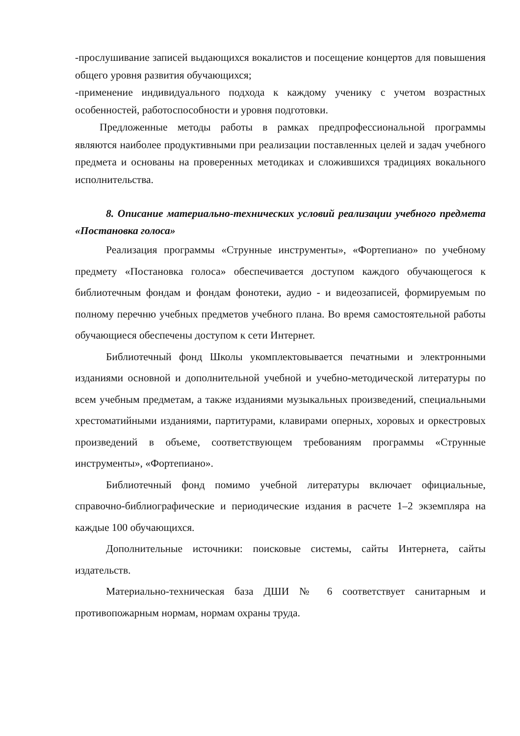-прослушивание записей выдающихся вокалистов и посещение концертов для повышения общего уровня развития обучающихся;
-применение индивидуального подхода к каждому ученику с учетом возрастных особенностей, работоспособности и уровня подготовки.
Предложенные методы работы в рамках предпрофессиональной программы являются наиболее продуктивными при реализации поставленных целей и задач учебного предмета и основаны на проверенных методиках и сложившихся традициях вокального исполнительства.
8. Описание материально-технических условий реализации учебного предмета «Постановка голоса»
Реализация программы «Струнные инструменты», «Фортепиано» по учебному предмету «Постановка голоса» обеспечивается доступом каждого обучающегося к библиотечным фондам и фондам фонотеки, аудио - и видеозаписей, формируемым по полному перечню учебных предметов учебного плана. Во время самостоятельной работы обучающиеся обеспечены доступом к сети Интернет.
Библиотечный фонд Школы укомплектовывается печатными и электронными изданиями основной и дополнительной учебной и учебно-методической литературы по всем учебным предметам, а также изданиями музыкальных произведений, специальными хрестоматийными изданиями, партитурами, клавирами оперных, хоровых и оркестровых произведений в объеме, соответствующем требованиям программы «Струнные инструменты», «Фортепиано».
Библиотечный фонд помимо учебной литературы включает официальные, справочно-библиографические и периодические издания в расчете 1–2 экземпляра на каждые 100 обучающихся.
Дополнительные источники: поисковые системы, сайты Интернета, сайты издательств.
Материально-техническая база ДШИ № 6 соответствует санитарным и противопожарным нормам, нормам охраны труда.